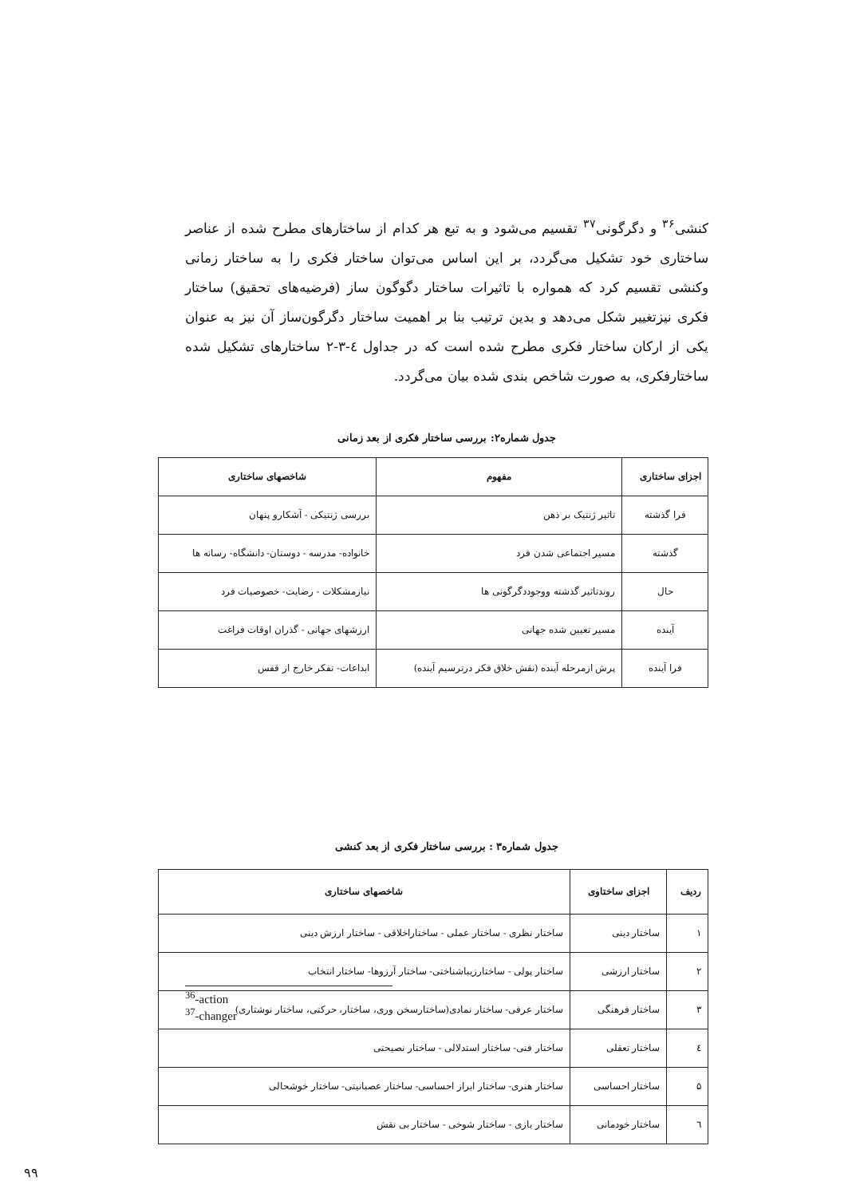کنشی<sup>۳۶</sup> و دگرگونی<sup>۳۷</sup> تقسیم می‌شود و به تبع هر کدام از ساختارهای مطرح شده از عناصر ساختاری خود تشکیل می‌گردد، بر این اساس می‌توان ساختار فکری را به ساختار زمانی وکنشی تقسیم کرد که همواره با تاثیرات ساختار دگوگون ساز (فرضیه‌های تحقیق) ساختار فکری نیزتغییر شکل می‌دهد و بدین ترتیب بنا بر اهمیت ساختار دگرگون‌ساز آن نیز به عنوان یکی از ارکان ساختار فکری مطرح شده است که در جداول ٤-٣-٢ ساختارهای تشکیل شده ساختارفکری، به صورت شاخص بندی شده بیان می‌گردد.
جدول شماره۲: بررسی ساختار فکری از بعد زمانی
| اجزای ساختاری | مفهوم | شاخصهای ساختاری |
| --- | --- | --- |
| فرا گذشته | تاثیر ژنتیک بر ذهن | بررسی ژنتیکی - آشکارو پنهان |
| گذشته | مسیر اجتماعی شدن فرد | خانواده- مدرسه - دوستان- دانشگاه- رسانه ها |
| حال | روندتاثیر گذشته ووجوددگرگونی ها | نیازمشکلات - رضایت- خصوصیات فرد |
| آینده | مسیر تعیین شده جهانی | ارزشهای جهانی - گذران اوقات فراغت |
| فرا آینده | پرش ازمرحله آینده (نقش خلاق فکر درترسیم آینده) | ابداعات- تفکر خارج از قفس |
جدول شماره۳ : بررسی ساختار فکری از بعد کنشی
| ردیف | اجزای ساختاوی | شاخصهای ساختاری |
| --- | --- | --- |
| ۱ | ساختار دینی | ساختار نظری - ساختار عملی - ساختاراخلاقی - ساختار ارزش دینی |
| ۲ | ساختار ارزشی | ساختار پولی - ساختارزیباشناختی- ساختار آرزوها- ساختار انتخاب |
| ۳ | ساختار فرهنگی | ساختار عرفی- ساختار نمادی(ساختارسخن وری، ساختار، حرکتی، ساختار نوشتاری) |
| ٤ | ساختار تعقلی | ساختار فنی- ساختار استدلالی - ساختار نصیحتی |
| ۵ | ساختار احساسی | ساختار هنری- ساختار ابراز احساسی- ساختار عصبانیتی- ساختار خوشحالی |
| ٦ | ساختار خودمانی | ساختار بازی - ساختار شوخی - ساختار بی نقش |
<sup>36</sup>-action
<sup>37</sup>-changer
۹۹